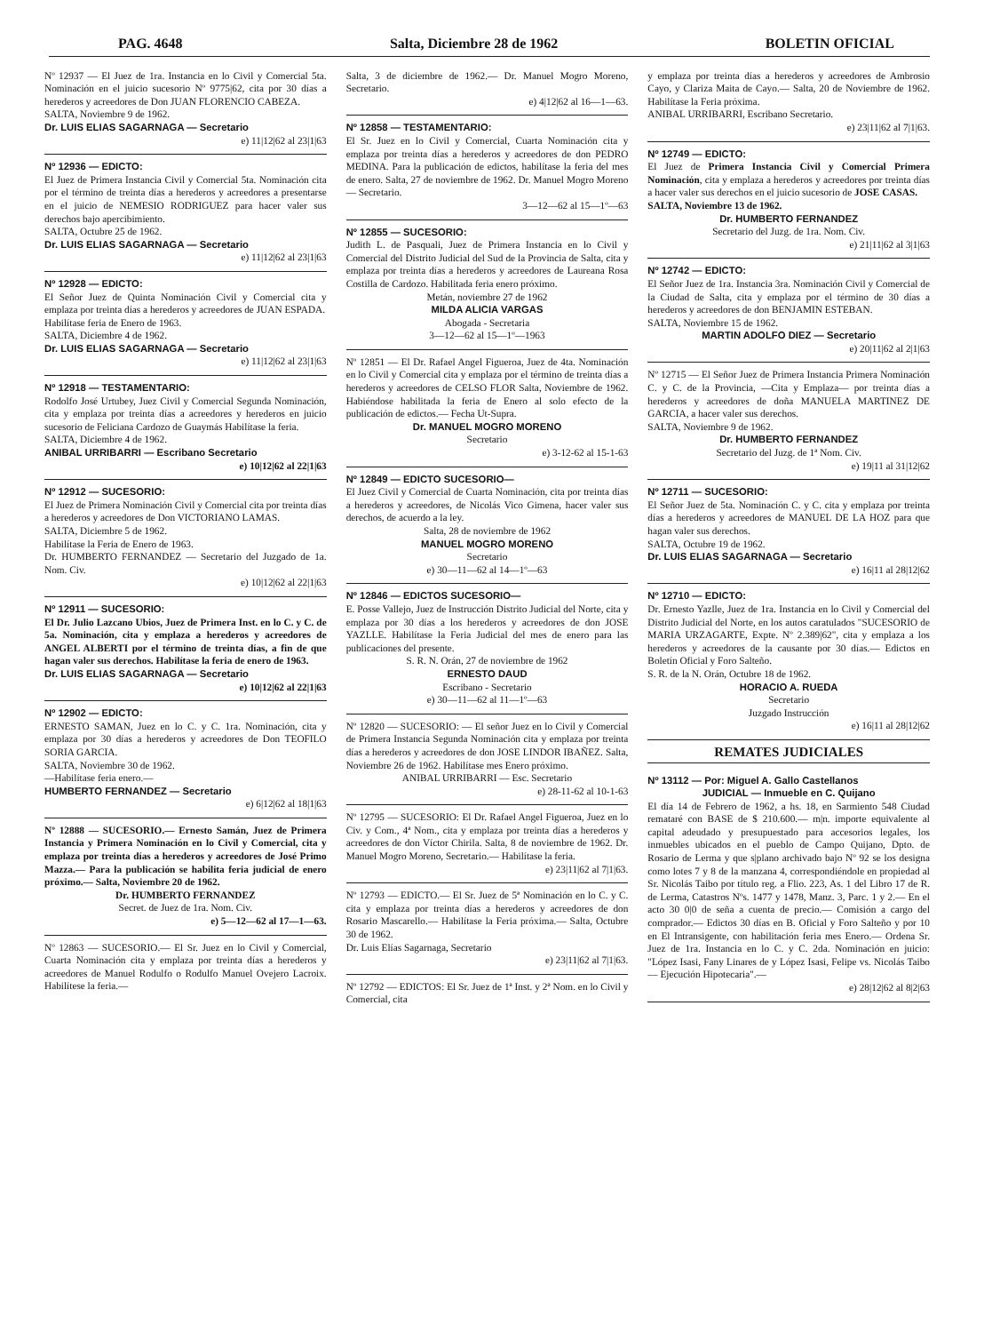PAG. 4648 Salta, Diciembre 28 de 1962 BOLETIN OFICIAL
Nº 12937 — El Juez de 1ra. Instancia en lo Civil y Comercial 5ta. Nominación en el juicio sucesorio Nº 9775|62, cita por 30 días a herederos y acreedores de Don JUAN FLORENCIO CABEZA.
SALTA, Noviembre 9 de 1962.
Dr. LUIS ELIAS SAGARNAGA — Secretario
e) 11|12|62 al 23|1|63
Nº 12936 — EDICTO:
El Juez de Primera Instancia Civil y Comercial 5ta. Nominación cita por el término de treinta días a herederos y acreedores a presentarse en el juicio de NEMESIO RODRIGUEZ para hacer valer sus derechos bajo apercibimiento.
SALTA, Octubre 25 de 1962.
Dr. LUIS ELIAS SAGARNAGA — Secretario
e) 11|12|62 al 23|1|63
Nº 12928 — EDICTO:
El Señor Juez de Quinta Nominación Civil y Comercial cita y emplaza por treinta días a herederos y acreedores de JUAN ESPADA.
Habilítase feria de Enero de 1963.
SALTA, Diciembre 4 de 1962.
Dr. LUIS ELIAS SAGARNAGA — Secretario
e) 11|12|62 al 23|1|63
Nº 12918 — TESTAMENTARIO:
Rodolfo José Urtubey, Juez Civil y Comercial Segunda Nominación, cita y emplaza por treinta días a acreedores y herederos en juicio sucesorio de Feliciana Cardozo de Guaymás Habilítase la feria.
SALTA, Diciembre 4 de 1962.
ANIBAL URRIBARRI — Escribano Secretario
e) 10|12|62 al 22|1|63
Nº 12912 — SUCESORIO:
El Juez de Primera Nominación Civil y Comercial cita por treinta días a herederos y acreedores de Don VICTORIANO LAMAS.
SALTA, Diciembre 5 de 1962.
Habilítase la Feria de Enero de 1963.
Dr. HUMBERTO FERNANDEZ — Secretario del Juzgado de 1a. Nom. Civ.
e) 10|12|62 al 22|1|63
Nº 12911 — SUCESORIO:
El Dr. Julio Lazcano Ubios, Juez de Primera Inst. en lo C. y C. de 5a. Nominación, cita y emplaza a herederos y acreedores de ANGEL ALBERTI por el término de treinta días, a fin de que hagan valer sus derechos. Habilítase la feria de enero de 1963.
Dr. LUIS ELIAS SAGARNAGA — Secretario
e) 10|12|62 al 22|1|63
Nº 12902 — EDICTO:
ERNESTO SAMAN, Juez en lo C. y C. 1ra. Nominación, cita y emplaza por 30 días a herederos y acreedores de Don TEOFILO SORIA GARCIA.
SALTA, Noviembre 30 de 1962.
—Habilítase feria enero.—
HUMBERTO FERNANDEZ — Secretario
e) 6|12|62 al 18|1|63
Nº 12888 — SUCESORIO.— Ernesto Samán, Juez de Primera Instancia y Primera Nominación en lo Civil y Comercial, cita y emplaza por treinta días a herederos y acreedores de José Primo Mazza.— Para la publicación se habilita feria judicial de enero próximo.— Salta, Noviembre 20 de 1962.
Dr. HUMBERTO FERNANDEZ
Secret. de Juez de 1ra. Nom. Civ.
e) 5—12—62 al 17—1—63.
Nº 12863 — SUCESORIO.— El Sr. Juez en lo Civil y Comercial, Cuarta Nominación cita y emplaza por treinta días a herederos y acreedores de Manuel Rodulfo o Rodulfo Manuel Ovejero Lacroix. Habilítese la feria.—
Salta, 3 de diciembre de 1962.— Dr. Manuel Mogro Moreno, Secretario.
e) 4|12|62 al 16—1—63.
Nº 12858 — TESTAMENTARIO:
El Sr. Juez en lo Civil y Comercial, Cuarta Nominación cita y emplaza por treinta días a herederos y acreedores de don PEDRO MEDINA. Para la publicación de edictos, habilítase la feria del mes de enero. Salta, 27 de noviembre de 1962. Dr. Manuel Mogro Moreno — Secretario.
3—12—62 al 15—1º—63
Nº 12855 — SUCESORIO:
Judith L. de Pasquali, Juez de Primera Instancia en lo Civil y Comercial del Distrito Judicial del Sud de la Provincia de Salta, cita y emplaza por treinta días a herederos y acreedores de Laureana Rosa Costilla de Cardozo. Habilitada feria enero próximo.
Metán, noviembre 27 de 1962
MILDA ALICIA VARGAS
Abogada - Secretaria
3—12—62 al 15—1º—1963
Nº 12851 — El Dr. Rafael Angel Figueroa, Juez de 4ta. Nominación en lo Civil y Comercial cita y emplaza por el término de treinta días a herederos y acreedores de CELSO FLOR Salta, Noviembre de 1962. Habiéndose habilitada la feria de Enero al solo efecto de la publicación de edictos.— Fecha Ut-Supra.
Dr. MANUEL MOGRO MORENO
Secretario
e) 3-12-62 al 15-1-63
Nº 12849 — EDICTO SUCESORIO—
El Juez Civil y Comercial de Cuarta Nominación, cita por treinta días a herederos y acreedores, de Nicolás Vico Gimena, hacer valer sus derechos, de acuerdo a la ley.
Salta, 28 de noviembre de 1962
MANUEL MOGRO MORENO
Secretario
e) 30—11—62 al 14—1º—63
Nº 12846 — EDICTOS SUCESORIO—
E. Posse Vallejo, Juez de Instrucción Distrito Judicial del Norte, cita y emplaza por 30 días a los herederos y acreedores de don JOSE YAZLLE. Habilítase la Feria Judicial del mes de enero para las publicaciones del presente.
S. R. N. Orán, 27 de noviembre de 1962
ERNESTO DAUD
Escribano - Secretario
e) 30—11—62 al 11—1º—63
Nº 12820 — SUCESORIO: — El señor Juez en lo Civil y Comercial de Primera Instancia Segunda Nominación cita y emplaza por treinta días a herederos y acreedores de don JOSE LINDOR IBAÑEZ. Salta, Noviembre 26 de 1962. Habilítase mes Enero próximo.
ANIBAL URRIBARRI — Esc. Secretario
e) 28-11-62 al 10-1-63
Nº 12795 — SUCESORIO: El Dr. Rafael Angel Figueroa, Juez en lo Civ. y Com., 4ª Nom., cita y emplaza por treinta días a herederos y acreedores de don Víctor Chirila. Salta, 8 de noviembre de 1962. Dr. Manuel Mogro Moreno, Secretario.— Habilítase la feria.
e) 23|11|62 al 7|1|63.
Nº 12793 — EDICTO.— El Sr. Juez de 5ª Nominación en lo C. y C. cita y emplaza por treinta días a herederos y acreedores de don Rosario Mascarello.— Habilítase la Feria próxima.— Salta, Octubre 30 de 1962.
Dr. Luis Elías Sagarnaga, Secretario
e) 23|11|62 al 7|1|63.
Nº 12792 — EDICTOS: El Sr. Juez de 1ª Inst. y 2ª Nom. en lo Civil y Comercial, cita
y emplaza por treinta días a herederos y acreedores de Ambrosio Cayo, y Clariza Maita de Cayo.— Salta, 20 de Noviembre de 1962. Habilítase la Feria próxima.
ANIBAL URRIBARRI, Escribano Secretario.
e) 23|11|62 al 7|1|63.
Nº 12749 — EDICTO:
El Juez de Primera Instancia Civil y Comercial Primera Nominación, cita y emplaza a herederos y acreedores por treinta días a hacer valer sus derechos en el juicio sucesorio de JOSE CASAS.
SALTA, Noviembre 13 de 1962.
Dr. HUMBERTO FERNANDEZ
Secretario del Juzg. de 1ra. Nom. Civ.
e) 21|11|62 al 3|1|63
Nº 12742 — EDICTO:
El Señor Juez de 1ra. Instancia 3ra. Nominación Civil y Comercial de la Ciudad de Salta, cita y emplaza por el término de 30 días a herederos y acreedores de don BENJAMIN ESTEBAN.
SALTA, Noviembre 15 de 1962.
MARTIN ADOLFO DIEZ — Secretario
e) 20|11|62 al 2|1|63
Nº 12715 — El Señor Juez de Primera Instancia Primera Nominación C. y C. de la Provincia, —Cita y Emplaza— por treinta días a herederos y acreedores de doña MANUELA MARTINEZ DE GARCIA, a hacer valer sus derechos.
SALTA, Noviembre 9 de 1962.
Dr. HUMBERTO FERNANDEZ
Secretario del Juzg. de 1ª Nom. Civ.
e) 19|11 al 31|12|62
Nº 12711 — SUCESORIO:
El Señor Juez de 5ta. Nominación C. y C. cita y emplaza por treinta días a herederos y acreedores de MANUEL DE LA HOZ para que hagan valer sus derechos.
SALTA, Octubre 19 de 1962.
Dr. LUIS ELIAS SAGARNAGA — Secretario
e) 16|11 al 28|12|62
Nº 12710 — EDICTO:
Dr. Ernesto Yazlle, Juez de 1ra. Instancia en lo Civil y Comercial del Distrito Judicial del Norte, en los autos caratulados "SUCESORIO de MARIA URZAGARTE, Expte. Nº 2.389|62", cita y emplaza a los herederos y acreedores de la causante por 30 días.— Edictos en Boletín Oficial y Foro Salteño.
S. R. de la N. Orán, Octubre 18 de 1962.
HORACIO A. RUEDA
Secretario
Juzgado Instrucción
e) 16|11 al 28|12|62
REMATES JUDICIALES
Nº 13112 — Por: Miguel A. Gallo Castellanos
JUDICIAL — Inmueble en C. Quijano
El día 14 de Febrero de 1962, a hs. 18, en Sarmiento 548 Ciudad remataré con BASE de $ 210.600.— m|n. importe equivalente al capital adeudado y presupuestado para accesorios legales, los inmuebles ubicados en el pueblo de Campo Quijano, Dpto. de Rosario de Lerma y que s|plano archivado bajo Nº 92 se los designa como lotes 7 y 8 de la manzana 4, correspondiéndole en propiedad al Sr. Nicolás Taibo por título reg. a Flio. 223, As. 1 del Libro 17 de R. de Lerma, Catastros Nºs. 1477 y 1478, Manz. 3, Parc. 1 y 2.— En el acto 30 0|0 de seña a cuenta de precio.— Comisión a cargo del comprador.— Edictos 30 días en B. Oficial y Foro Salteño y por 10 en El Intransigente, con habilitación feria mes Enero.— Ordena Sr. Juez de 1ra. Instancia en lo C. y C. 2da. Nominación en juicio: "López Isasi, Fany Linares de y López Isasi, Felipe vs. Nicolás Taibo — Ejecución Hipotecaria".—
e) 28|12|62 al 8|2|63